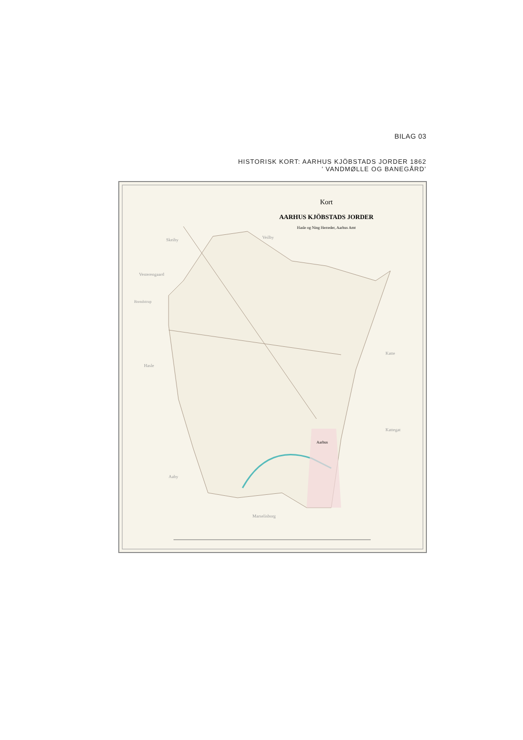BILAG 03
HISTORISK KORT: AARHUS KJÖBSTADS JORDER 1862
’ VANDMØLLE OG BANEGÅRD’
Kort
AARHUS KJÖBSTADS JORDER
Hasle og Ning Herreder, Aarhus Amt
Skeiby
Veilby
Vesterengaard
Brendstrup
Hasle
Katte
Kattegat
Aarhus
Aaby
Marselisborg